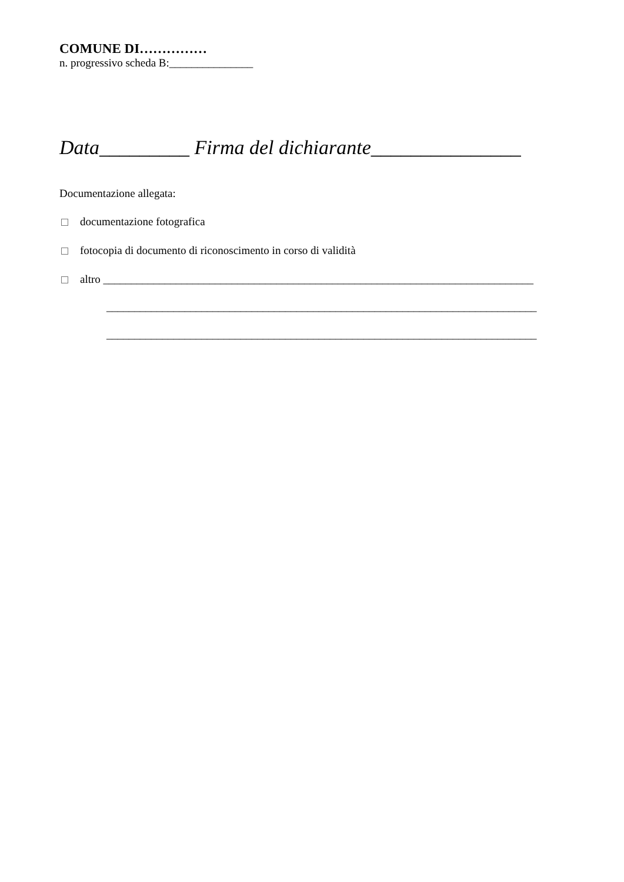COMUNE DI……………
n. progressivo scheda B:_______________
Data_________ Firma del dichiarante_______________
Documentazione allegata:
documentazione fotografica
fotocopia di documento di riconoscimento in corso di validità
altro _____________________________________________________________________________
_____________________________________________________________________________
_____________________________________________________________________________